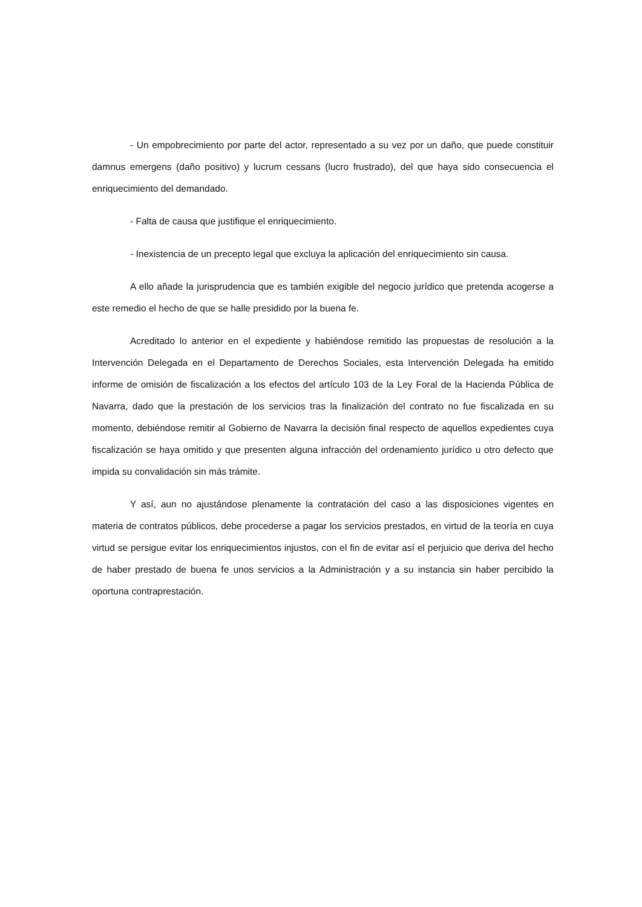- Un empobrecimiento por parte del actor, representado a su vez por un daño, que puede constituir damnus emergens (daño positivo) y lucrum cessans (lucro frustrado), del que haya sido consecuencia el enriquecimiento del demandado.
- Falta de causa que justifique el enriquecimiento.
- Inexistencia de un precepto legal que excluya la aplicación del enriquecimiento sin causa.
A ello añade la jurisprudencia que es también exigible del negocio jurídico que pretenda acogerse a este remedio el hecho de que se halle presidido por la buena fe.
Acreditado lo anterior en el expediente y habiéndose remitido las propuestas de resolución a la Intervención Delegada en el Departamento de Derechos Sociales, esta Intervención Delegada ha emitido informe de omisión de fiscalización a los efectos del artículo 103 de la Ley Foral de la Hacienda Pública de Navarra, dado que la prestación de los servicios tras la finalización del contrato no fue fiscalizada en su momento, debiéndose remitir al Gobierno de Navarra la decisión final respecto de aquellos expedientes cuya fiscalización se haya omitido y que presenten alguna infracción del ordenamiento jurídico u otro defecto que impida su convalidación sin más trámite.
Y así, aun no ajustándose plenamente la contratación del caso a las disposiciones vigentes en materia de contratos públicos, debe procederse a pagar los servicios prestados, en virtud de la teoría en cuya virtud se persigue evitar los enriquecimientos injustos, con el fin de evitar así el perjuicio que deriva del hecho de haber prestado de buena fe unos servicios a la Administración y a su instancia sin haber percibido la oportuna contraprestación.